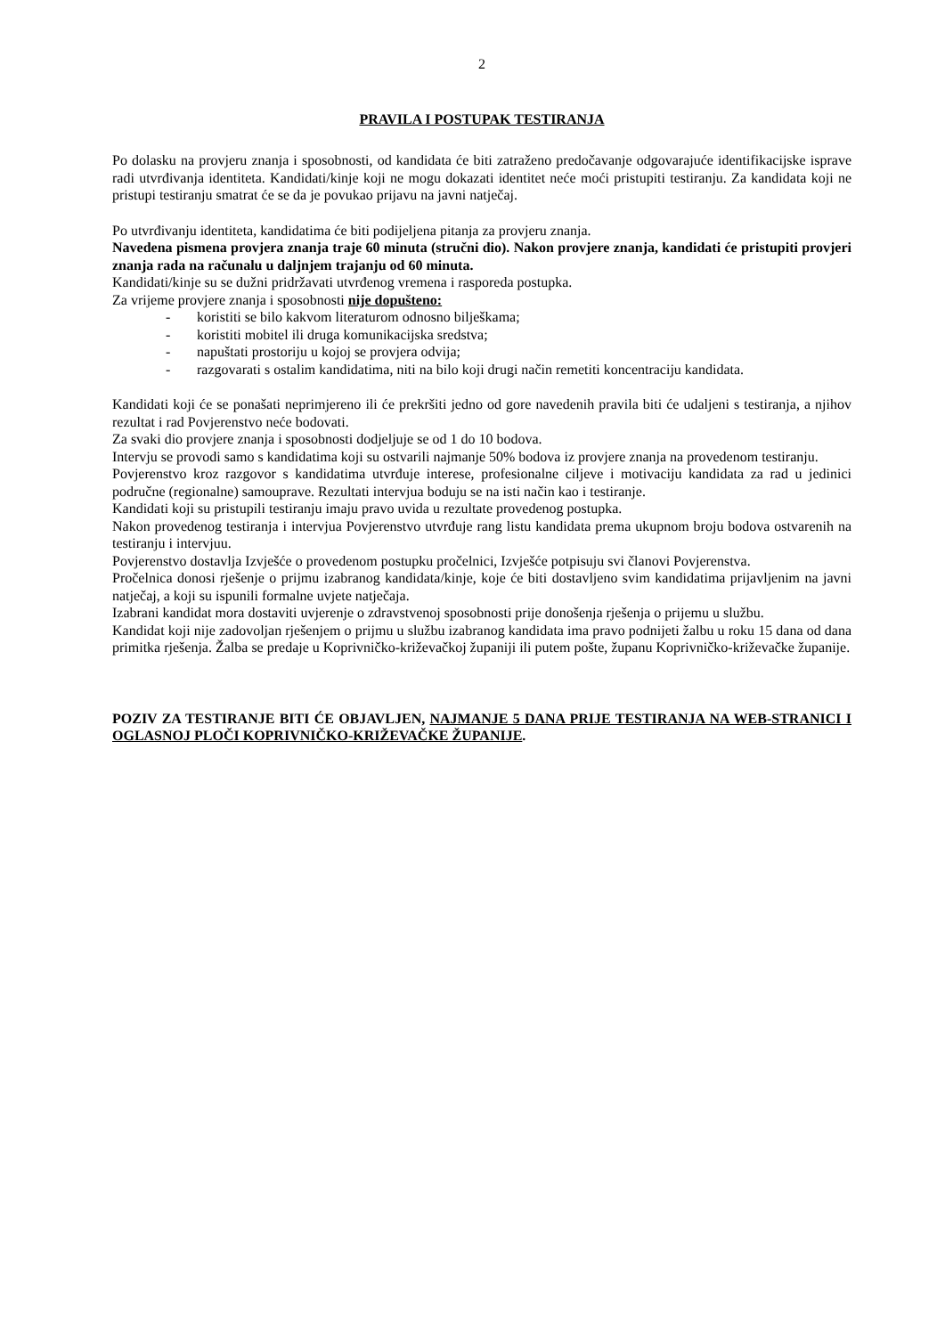2
PRAVILA I POSTUPAK TESTIRANJA
Po dolasku na provjeru znanja i sposobnosti, od kandidata će biti zatraženo predočavanje odgovarajuće identifikacijske isprave radi utvrđivanja identiteta. Kandidati/kinje koji ne mogu dokazati identitet neće moći pristupiti testiranju. Za kandidata koji ne pristupi testiranju smatrat će se da je povukao prijavu na javni natječaj.
Po utvrđivanju identiteta, kandidatima će biti podijeljena pitanja za provjeru znanja.
Navedena pismena provjera znanja traje 60 minuta (stručni dio). Nakon provjere znanja, kandidati će pristupiti provjeri znanja rada na računalu u daljnjem trajanju od 60 minuta.
Kandidati/kinje su se dužni pridržavati utvrđenog vremena i rasporeda postupka.
Za vrijeme provjere znanja i sposobnosti nije dopušteno:
- koristiti se bilo kakvom literaturom odnosno bilješkama;
- koristiti mobitel ili druga komunikacijska sredstva;
- napuštati prostoriju u kojoj se provjera odvija;
- razgovarati s ostalim kandidatima, niti na bilo koji drugi način remetiti koncentraciju kandidata.
Kandidati koji će se ponašati neprimjereno ili će prekršiti jedno od gore navedenih pravila biti će udaljeni s testiranja, a njihov rezultat i rad Povjerenstvo neće bodovati.
Za svaki dio provjere znanja i sposobnosti dodjeljuje se od 1 do 10 bodova.
Intervju se provodi samo s kandidatima koji su ostvarili najmanje 50% bodova iz provjere znanja na provedenom testiranju.
Povjerenstvo kroz razgovor s kandidatima utvrđuje interese, profesionalne ciljeve i motivaciju kandidata za rad u jedinici područne (regionalne) samouprave. Rezultati intervjua boduju se na isti način kao i testiranje.
Kandidati koji su pristupili testiranju imaju pravo uvida u rezultate provedenog postupka.
Nakon provedenog testiranja i intervjua Povjerenstvo utvrđuje rang listu kandidata prema ukupnom broju bodova ostvarenih na testiranju i intervjuu.
Povjerenstvo dostavlja Izvješće o provedenom postupku pročelnici, Izvješće potpisuju svi članovi Povjerenstva.
Pročelnica donosi rješenje o prijmu izabranog kandidata/kinje, koje će biti dostavljeno svim kandidatima prijavljenim na javni natječaj, a koji su ispunili formalne uvjete natječaja.
Izabrani kandidat mora dostaviti uvjerenje o zdravstvenoj sposobnosti prije donošenja rješenja o prijemu u službu.
Kandidat koji nije zadovoljan rješenjem o prijmu u službu izabranog kandidata ima pravo podnijeti žalbu u roku 15 dana od dana primitka rješenja. Žalba se predaje u Koprivničko-križevačkoj županiji ili putem pošte, županu Koprivničko-križevačke županije.
POZIV ZA TESTIRANJE BITI ĆE OBJAVLJEN, NAJMANJE 5 DANA PRIJE TESTIRANJA NA WEB-STRANICI I OGLASNOJ PLOČI KOPRIVNIČKO-KRIŽEVAČKE ŽUPANIJE.